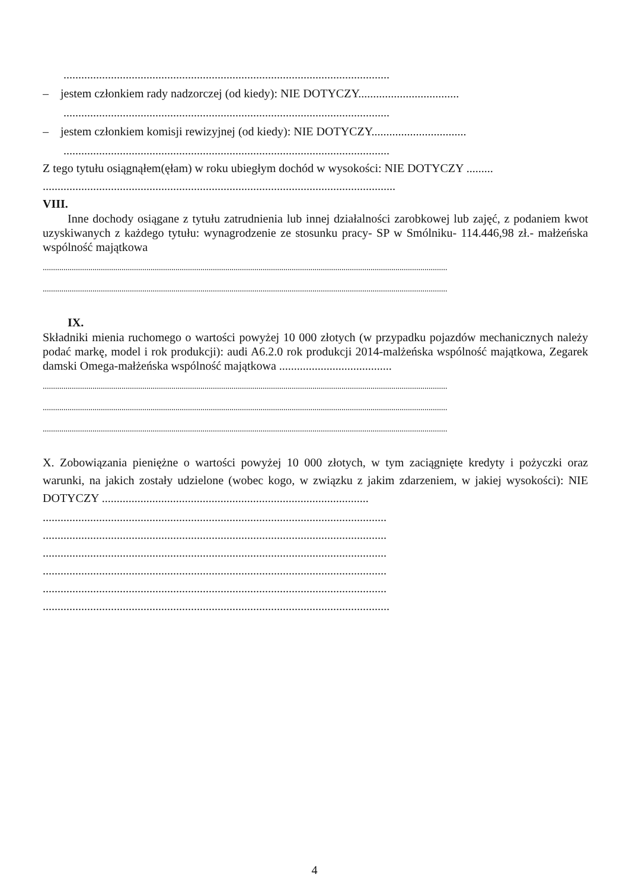..............................................................................................................
– jestem członkiem rady nadzorczej (od kiedy): NIE DOTYCZY..................................
..............................................................................................................
– jestem członkiem komisji rewizyjnej (od kiedy): NIE DOTYCZY................................
..............................................................................................................
Z tego tytułu osiągnąłem(ęłam) w roku ubiegłym dochód w wysokości: NIE DOTYCZY .........
.......................................................................................................................
VIII.
Inne dochody osiągane z tytułu zatrudnienia lub innej działalności zarobkowej lub zajęć, z podaniem kwot uzyskiwanych z każdego tytułu: wynagrodzenie ze stosunku pracy- SP w Smólniku- 114.446,98 zł.- małżeńska wspólność majątkowa
...................................................................................................................................................................................................
...................................................................................................................................................................................................
IX.
Składniki mienia ruchomego o wartości powyżej 10 000 złotych (w przypadku pojazdów mechanicznych należy podać markę, model i rok produkcji): audi A6.2.0 rok produkcji 2014-malżeńska wspólność majątkowa, Zegarek damski Omega-małżeńska wspólność majątkowa ......................................
...................................................................................................................................................................................................
...................................................................................................................................................................................................
...................................................................................................................................................................................................
X. Zobowiązania pieniężne o wartości powyżej 10 000 złotych, w tym zaciągnięte kredyty i pożyczki oraz warunki, na jakich zostały udzielone (wobec kogo, w związku z jakim zdarzeniem, w jakiej wysokości): NIE DOTYCZY ..........................................................................................
....................................................................................................................
....................................................................................................................
....................................................................................................................
....................................................................................................................
....................................................................................................................
.....................................................................................................................
4